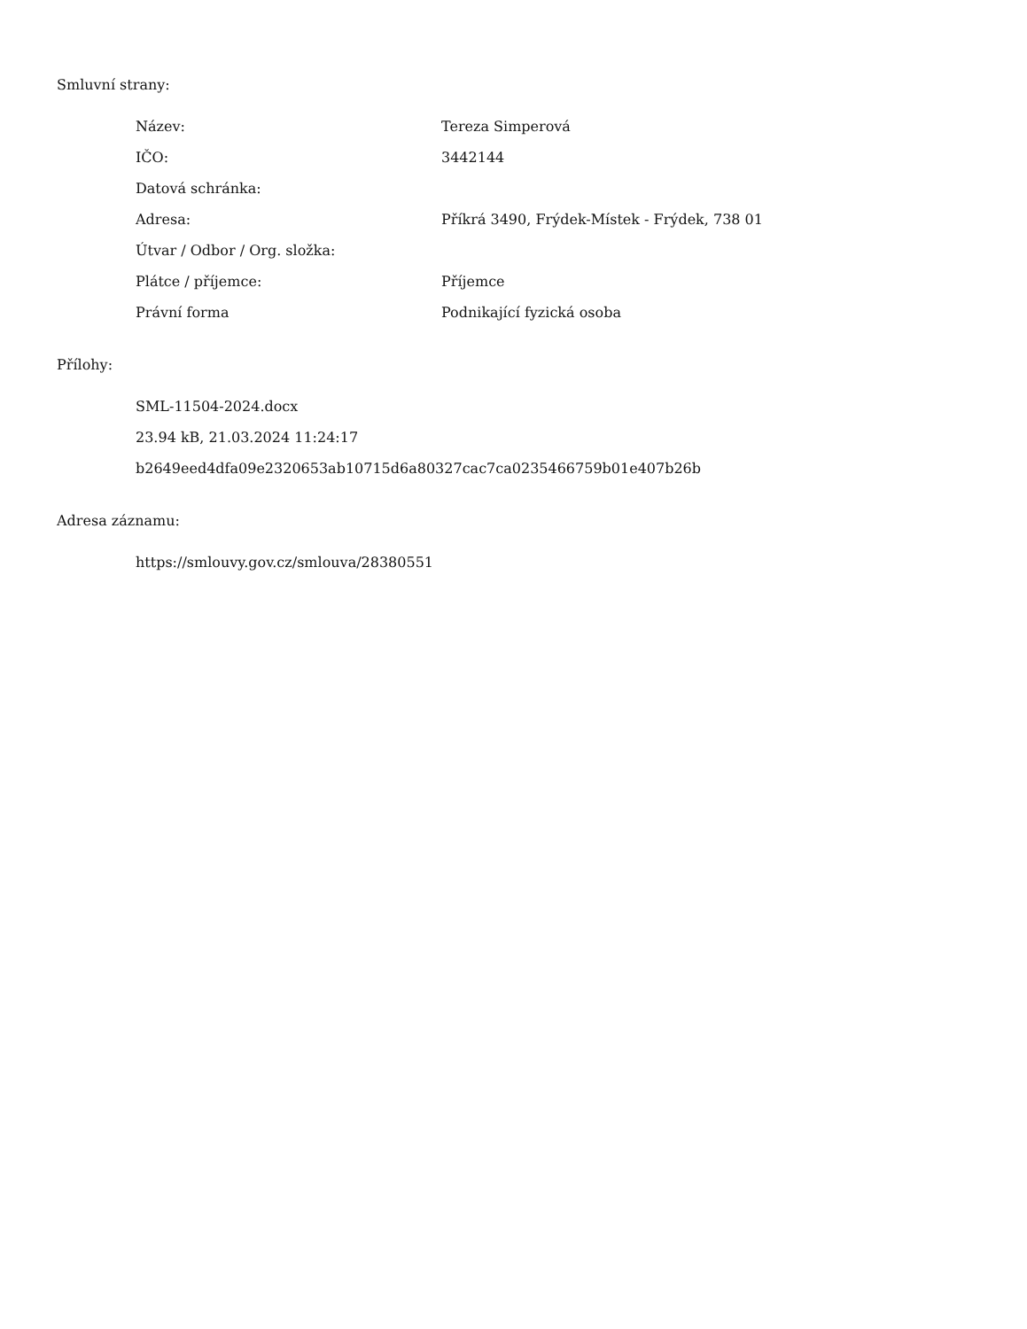Smluvní strany:
| Název: | Tereza Simperová |
| IČO: | 3442144 |
| Datová schránka: | |
| Adresa: | Příkrá 3490, Frýdek-Místek - Frýdek, 738 01 |
| Útvar / Odbor / Org. složka: | |
| Plátce / příjemce: | Příjemce |
| Právní forma | Podnikající fyzická osoba |
Přílohy:
SML-11504-2024.docx
23.94 kB, 21.03.2024 11:24:17
b2649eed4dfa09e2320653ab10715d6a80327cac7ca0235466759b01e407b26b
Adresa záznamu:
https://smlouvy.gov.cz/smlouva/28380551